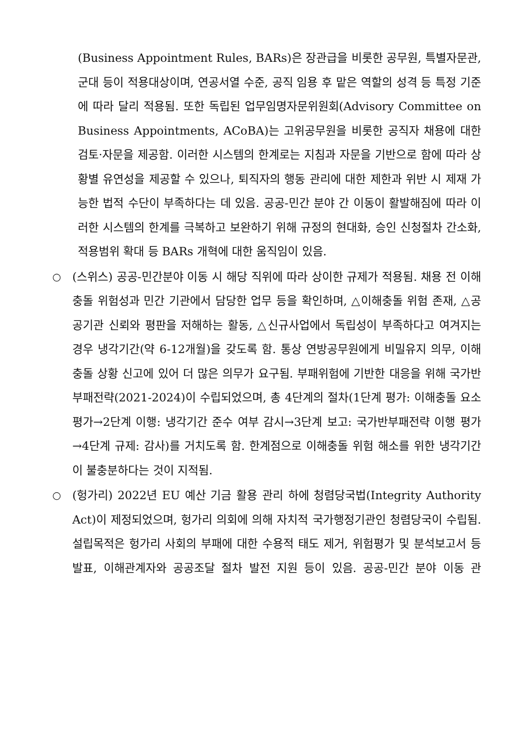(Business Appointment Rules, BARs)은 장관급을 비롯한 공무원, 특별자문관, 군대 등이 적용대상이며, 연공서열 수준, 공직 임용 후 맡은 역할의 성격 등 특정 기준에 따라 달리 적용됨. 또한 독립된 업무임명자문위원회(Advisory Committee on Business Appointments, ACoBA)는 고위공무원을 비롯한 공직자 채용에 대한 검토·자문을 제공함. 이러한 시스템의 한계로는 지침과 자문을 기반으로 함에 따라 상황별 유연성을 제공할 수 있으나, 퇴직자의 행동 관리에 대한 제한과 위반 시 제재 가능한 법적 수단이 부족하다는 데 있음. 공공-민간 분야 간 이동이 활발해짐에 따라 이러한 시스템의 한계를 극복하고 보완하기 위해 규정의 현대화, 승인 신청절차 간소화, 적용범위 확대 등 BARs 개혁에 대한 움직임이 있음.
○
(스위스) 공공-민간분야 이동 시 해당 직위에 따라 상이한 규제가 적용됨. 채용 전 이해충돌 위험성과 민간 기관에서 담당한 업무 등을 확인하며, △이해충돌 위험 존재, △공공기관 신뢰와 평판을 저해하는 활동, △신규사업에서 독립성이 부족하다고 여겨지는 경우 냉각기간(약 6-12개월)을 갖도록 함. 통상 연방공무원에게 비밀유지 의무, 이해충돌 상황 신고에 있어 더 많은 의무가 요구됨. 부패위험에 기반한 대응을 위해 국가반부패전략(2021-2024)이 수립되었으며, 총 4단계의 절차(1단계 평가: 이해충돌 요소 평가→2단계 이행: 냉각기간 준수 여부 감시→3단계 보고: 국가반부패전략 이행 평가→4단계 규제: 감사)를 거치도록 함. 한계점으로 이해충돌 위험 해소를 위한 냉각기간이 불충분하다는 것이 지적됨.
○
(헝가리) 2022년 EU 예산 기금 활용 관리 하에 청렴당국법(Integrity Authority Act)이 제정되었으며, 헝가리 의회에 의해 자치적 국가행정기관인 청렴당국이 수립됨. 설립목적은 헝가리 사회의 부패에 대한 수용적 태도 제거, 위험평가 및 분석보고서 등 발표, 이해관계자와 공공조달 절차 발전 지원 등이 있음. 공공-민간 분야 이동 관